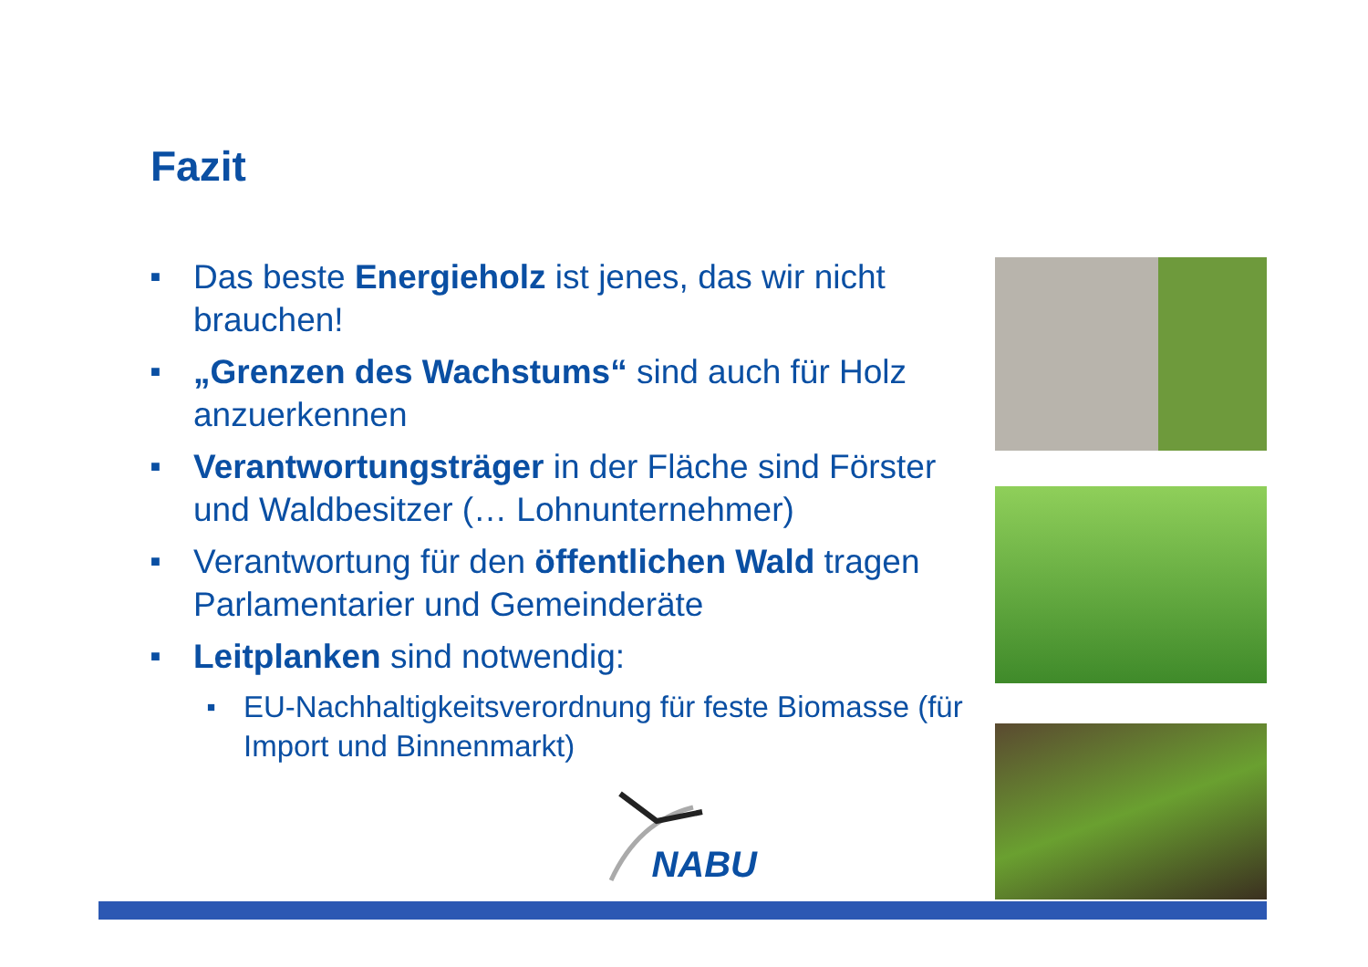Fazit
■ Das beste Energieholz ist jenes, das wir nicht brauchen!
■ „Grenzen des Wachstums“ sind auch für Holz anzuerkennen
■ Verantwortungsträger in der Fläche sind Förster und Waldbesitzer (… Lohnunternehmer)
■ Verantwortung für den öffentlichen Wald tragen Parlamentarier und Gemeinderäte
■ Leitplanken sind notwendig:
■ EU-Nachhaltigkeitsverordnung für feste Biomasse (für Import und Binnenmarkt)
NABU